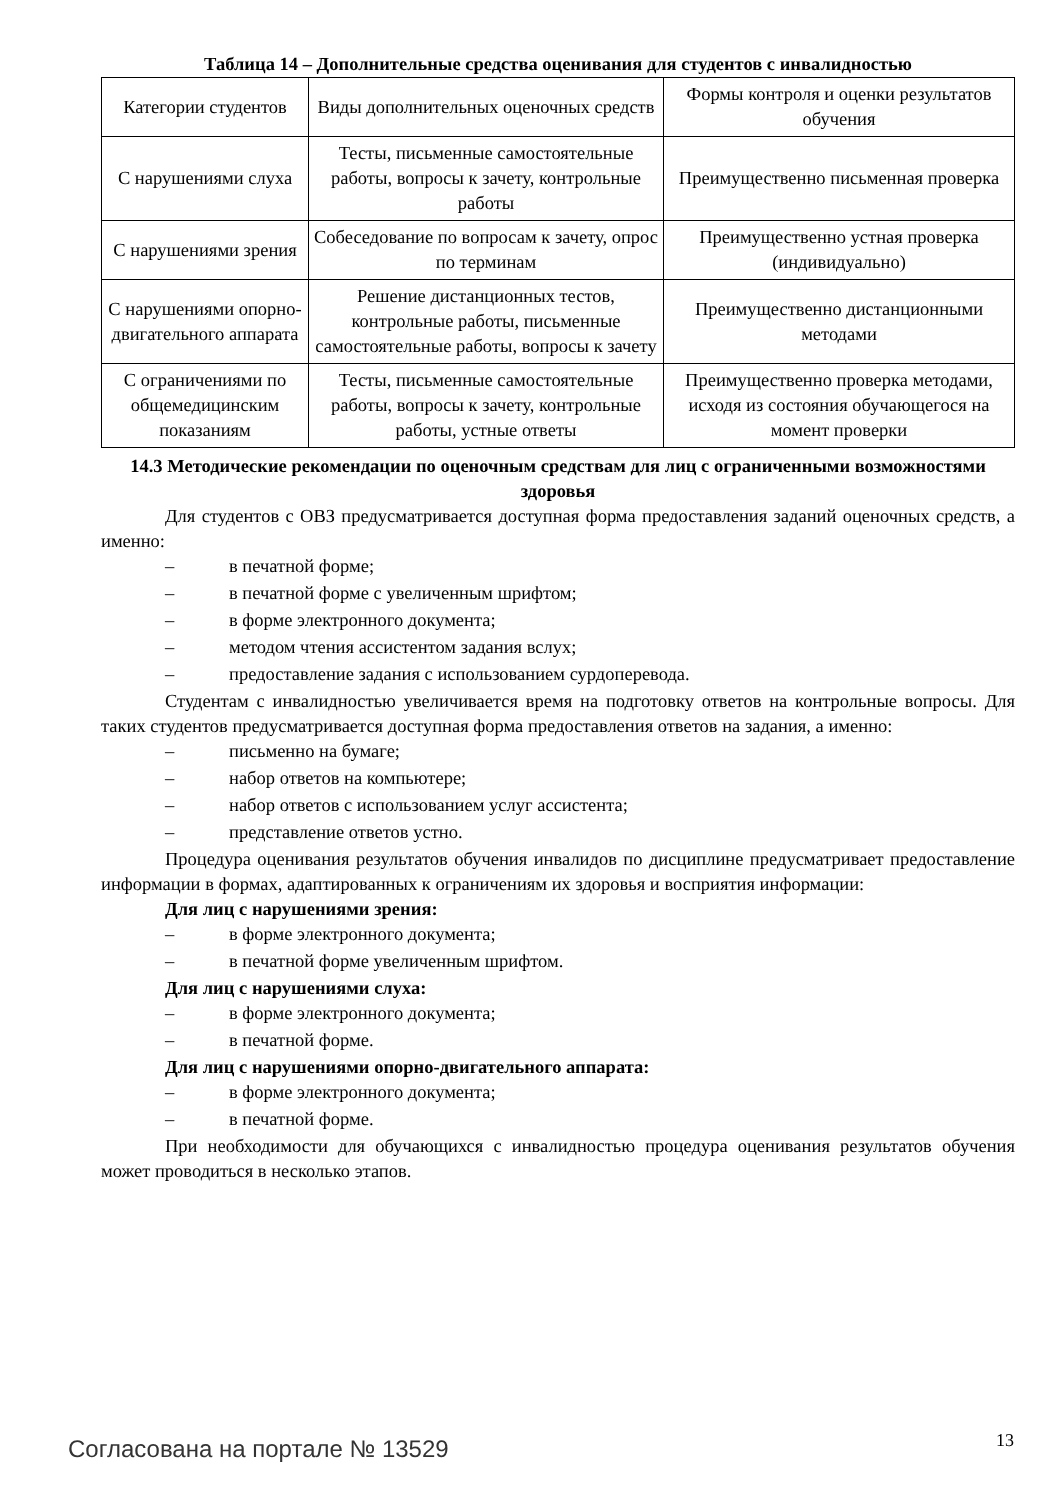Таблица 14 – Дополнительные средства оценивания для студентов с инвалидностью
| Категории студентов | Виды дополнительных оценочных средств | Формы контроля и оценки результатов обучения |
| С нарушениями слуха | Тесты, письменные самостоятельные работы, вопросы к зачету, контрольные работы | Преимущественно письменная проверка |
| С нарушениями зрения | Собеседование по вопросам к зачету, опрос по терминам | Преимущественно устная проверка (индивидуально) |
| С нарушениями опорно-двигательного аппарата | Решение дистанционных тестов, контрольные работы, письменные самостоятельные работы, вопросы к зачету | Преимущественно дистанционными методами |
| С ограничениями по общемедицинским показаниям | Тесты, письменные самостоятельные работы, вопросы к зачету, контрольные работы, устные ответы | Преимущественно проверка методами, исходя из состояния обучающегося на момент проверки |
14.3 Методические рекомендации по оценочным средствам для лиц с ограниченными возможностями здоровья
Для студентов с ОВЗ предусматривается доступная форма предоставления заданий оценочных средств, а именно:
– в печатной форме;
– в печатной форме с увеличенным шрифтом;
– в форме электронного документа;
– методом чтения ассистентом задания вслух;
– предоставление задания с использованием сурдоперевода.
Студентам с инвалидностью увеличивается время на подготовку ответов на контрольные вопросы. Для таких студентов предусматривается доступная форма предоставления ответов на задания, а именно:
– письменно на бумаге;
– набор ответов на компьютере;
– набор ответов с использованием услуг ассистента;
– представление ответов устно.
Процедура оценивания результатов обучения инвалидов по дисциплине предусматривает предоставление информации в формах, адаптированных к ограничениям их здоровья и восприятия информации:
Для лиц с нарушениями зрения:
– в форме электронного документа;
– в печатной форме увеличенным шрифтом.
Для лиц с нарушениями слуха:
– в форме электронного документа;
– в печатной форме.
Для лиц с нарушениями опорно-двигательного аппарата:
– в форме электронного документа;
– в печатной форме.
При необходимости для обучающихся с инвалидностью процедура оценивания результатов обучения может проводиться в несколько этапов.
Согласована на портале № 13529 13